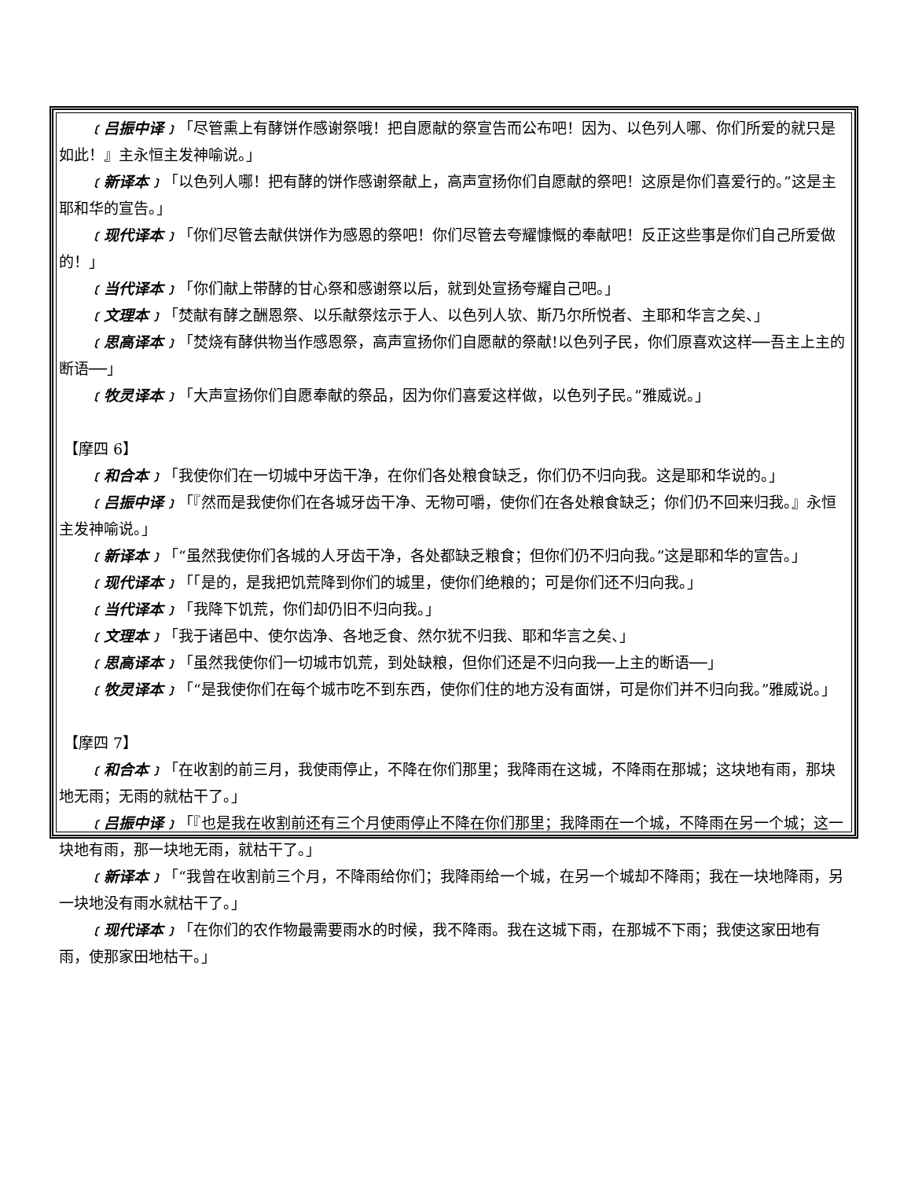﹝吕振中译﹞「尽管熏上有酵饼作感谢祭哦！把自愿献的祭宣告而公布吧！因为、以色列人哪、你们所爱的就只是如此！』主永恒主发神喻说。」
﹝新译本﹞「以色列人哪！把有酵的饼作感谢祭献上，高声宣扬你们自愿献的祭吧！这原是你们喜爱行的。”这是主耶和华的宣告。」
﹝现代译本﹞「你们尽管去献供饼作为感恩的祭吧！你们尽管去夸耀慷慨的奉献吧！反正这些事是你们自己所爱做的！」
﹝当代译本﹞「你们献上带酵的甘心祭和感谢祭以后，就到处宣扬夸耀自己吧。」
﹝文理本﹞「焚献有酵之酬恩祭、以乐献祭炫示于人、以色列人欤、斯乃尔所悦者、主耶和华言之矣、」
﹝思高译本﹞「焚烧有酵供物当作感恩祭，高声宣扬你们自愿献的祭献!以色列子民，你们原喜欢这样──吾主上主的断语──」
﹝牧灵译本﹞「大声宣扬你们自愿奉献的祭品，因为你们喜爱这样做，以色列子民。”雅威说。」
【摩四 6】
﹝和合本﹞「我使你们在一切城中牙齿干净，在你们各处粮食缺乏，你们仍不归向我。这是耶和华说的。」
﹝吕振中译﹞「『然而是我使你们在各城牙齿干净、无物可嚼，使你们在各处粮食缺乏；你们仍不回来归我。』永恒主发神喻说。」
﹝新译本﹞「“虽然我使你们各城的人牙齿干净，各处都缺乏粮食；但你们仍不归向我。”这是耶和华的宣告。」
﹝现代译本﹞「「是的，是我把饥荒降到你们的城里，使你们绝粮的；可是你们还不归向我。」
﹝当代译本﹞「我降下饥荒，你们却仍旧不归向我。」
﹝文理本﹞「我于诸邑中、使尔齿净、各地乏食、然尔犹不归我、耶和华言之矣、」
﹝思高译本﹞「虽然我使你们一切城市饥荒，到处缺粮，但你们还是不归向我──上主的断语──」
﹝牧灵译本﹞「“是我使你们在每个城市吃不到东西，使你们住的地方没有面饼，可是你们并不归向我。”雅威说。」
【摩四 7】
﹝和合本﹞「在收割的前三月，我使雨停止，不降在你们那里；我降雨在这城，不降雨在那城；这块地有雨，那块地无雨；无雨的就枯干了。」
﹝吕振中译﹞「『也是我在收割前还有三个月使雨停止不降在你们那里；我降雨在一个城，不降雨在另一个城；这一块地有雨，那一块地无雨，就枯干了。」
﹝新译本﹞「“我曾在收割前三个月，不降雨给你们；我降雨给一个城，在另一个城却不降雨；我在一块地降雨，另一块地没有雨水就枯干了。」
﹝现代译本﹞「在你们的农作物最需要雨水的时候，我不降雨。我在这城下雨，在那城不下雨；我使这家田地有雨，使那家田地枯干。」